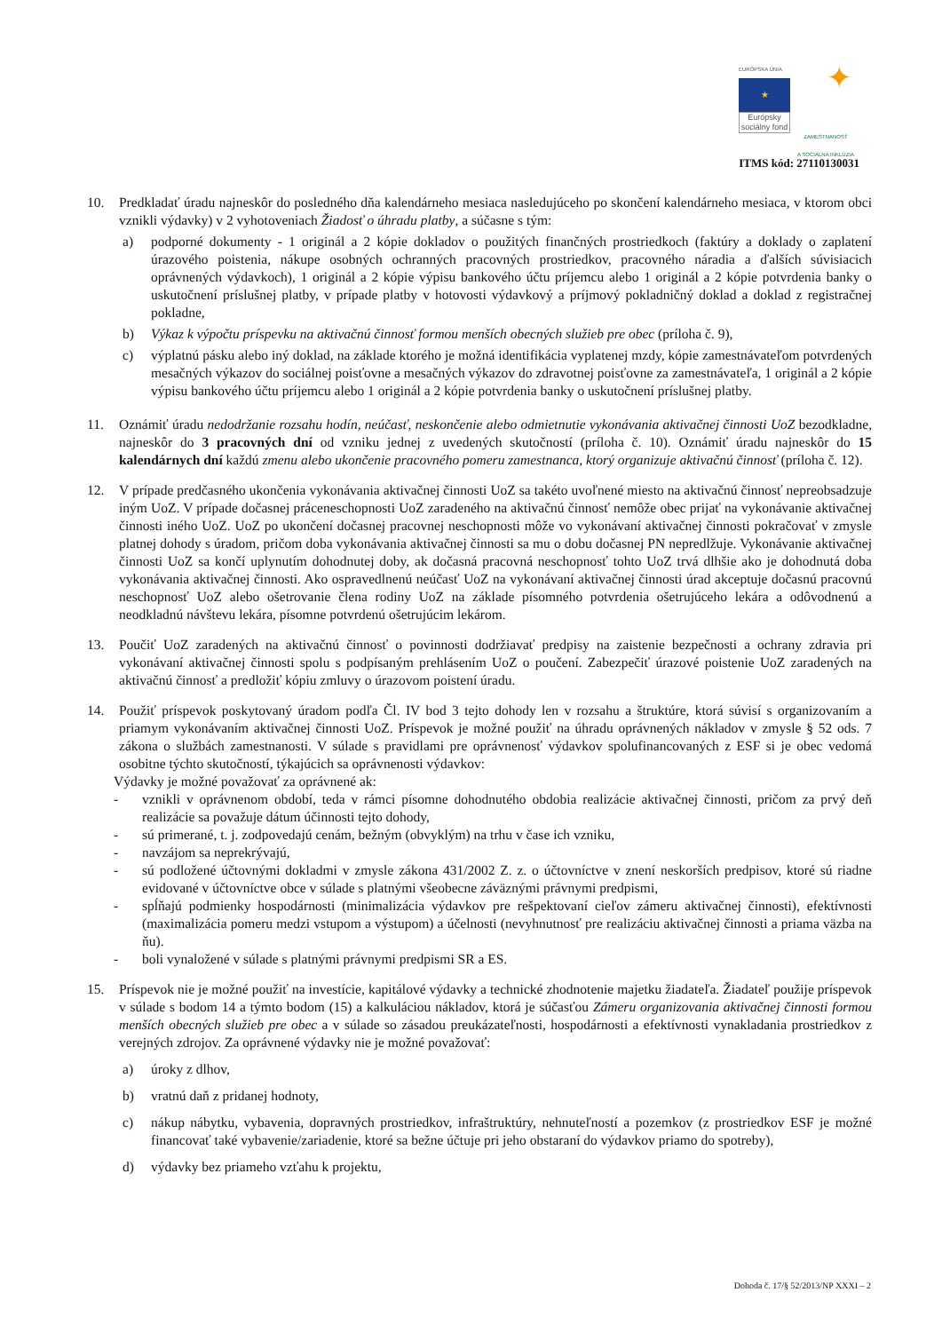EURÓPSKA ÚNIA
★
Európsky sociálny fond
✦
ZAMESTNANOSŤ
A SOCIÁLNA INKLÚZIA
ITMS kód: 27110130031
10. Predkladať úradu najneskôr do posledného dňa kalendárneho mesiaca nasledujúceho po skončení kalendárneho mesiaca, v ktorom obci vznikli výdavky) v 2 vyhotoveniach Žiadosť o úhradu platby, a súčasne s tým:
a) podporné dokumenty - 1 originál a 2 kópie dokladov o použitých finančných prostriedkoch (faktúry a doklady o zaplatení úrazového poistenia, nákupe osobných ochranných pracovných prostriedkov, pracovného náradia a ďalších súvisiacich oprávnených výdavkoch), 1 originál a 2 kópie výpisu bankového účtu príjemcu alebo 1 originál a 2 kópie potvrdenia banky o uskutočnení príslušnej platby, v prípade platby v hotovosti výdavkový a príjmový pokladničný doklad a doklad z registračnej pokladne,
b) Výkaz k výpočtu príspevku na aktivačnú činnosť formou menších obecných služieb pre obec (príloha č. 9),
c) výplatnú pásku alebo iný doklad, na základe ktorého je možná identifikácia vyplatenej mzdy, kópie zamestnávateľom potvrdených mesačných výkazov do sociálnej poisťovne a mesačných výkazov do zdravotnej poisťovne za zamestnávateľa, 1 originál a 2 kópie výpisu bankového účtu príjemcu alebo 1 originál a 2 kópie potvrdenia banky o uskutočnení príslušnej platby.
11. Oznámiť úradu nedodržanie rozsahu hodín, neúčasť, neskončenie alebo odmietnutie vykonávania aktivačnej činnosti UoZ bezodkladne, najneskôr do 3 pracovných dní od vzniku jednej z uvedených skutočností (príloha č. 10). Oznámiť úradu najneskôr do 15 kalendárnych dní každú zmenu alebo ukončenie pracovného pomeru zamestnanca, ktorý organizuje aktivačnú činnosť (príloha č. 12).
12. V prípade predčasného ukončenia vykonávania aktivačnej činnosti UoZ sa takéto uvoľnené miesto na aktivačnú činnosť nepreobsadzuje iným UoZ. V prípade dočasnej práceneschopnosti UoZ zaradeného na aktivačnú činnosť nemôže obec prijať na vykonávanie aktivačnej činnosti iného UoZ. UoZ po ukončení dočasnej pracovnej neschopnosti môže vo vykonávaní aktivačnej činnosti pokračovať v zmysle platnej dohody s úradom, pričom doba vykonávania aktivačnej činnosti sa mu o dobu dočasnej PN nepredlžuje. Vykonávanie aktivačnej činnosti UoZ sa končí uplynutím dohodnutej doby, ak dočasná pracovná neschopnosť tohto UoZ trvá dlhšie ako je dohodnutá doba vykonávania aktivačnej činnosti. Ako ospravedlnenú neúčasť UoZ na vykonávaní aktivačnej činnosti úrad akceptuje dočasnú pracovnú neschopnosť UoZ alebo ošetrovanie člena rodiny UoZ na základe písomného potvrdenia ošetrujúceho lekára a odôvodnenú a neodkladnú návštevu lekára, písomne potvrdenú ošetrujúcim lekárom.
13. Poučiť UoZ zaradených na aktivačnú činnosť o povinnosti dodržiavať predpisy na zaistenie bezpečnosti a ochrany zdravia pri vykonávaní aktivačnej činnosti spolu s podpísaným prehlásením UoZ o poučení. Zabezpečiť úrazové poistenie UoZ zaradených na aktivačnú činnosť a predložiť kópiu zmluvy o úrazovom poistení úradu.
14. Použiť príspevok poskytovaný úradom podľa Čl. IV bod 3 tejto dohody len v rozsahu a štruktúre, ktorá súvisí s organizovaním a priamym vykonávaním aktivačnej činnosti UoZ. Príspevok je možné použiť na úhradu oprávnených nákladov v zmysle § 52 ods. 7 zákona o službách zamestnanosti. V súlade s pravidlami pre oprávnenosť výdavkov spolufinancovaných z ESF si je obec vedomá osobitne týchto skutočností, týkajúcich sa oprávnenosti výdavkov:
Výdavky je možné považovať za oprávnené ak:
- vznikli v oprávnenom období, teda v rámci písomne dohodnutého obdobia realizácie aktivačnej činnosti, pričom za prvý deň realizácie sa považuje dátum účinnosti tejto dohody,
- sú primerané, t. j. zodpovedajú cenám, bežným (obvyklým) na trhu v čase ich vzniku,
- navzájom sa neprekrývajú,
- sú podložené účtovnými dokladmi v zmysle zákona 431/2002 Z. z. o účtovníctve v znení neskorších predpisov, ktoré sú riadne evidované v účtovníctve obce v súlade s platnými všeobecne záväznými právnymi predpismi,
- spĺňajú podmienky hospodárnosti (minimalizácia výdavkov pre rešpektovaní cieľov zámeru aktivačnej činnosti), efektívnosti (maximalizácia pomeru medzi vstupom a výstupom) a účelnosti (nevyhnutnosť pre realizáciu aktivačnej činnosti a priama väzba na ňu).
- boli vynaložené v súlade s platnými právnymi predpismi SR a ES.
15. Príspevok nie je možné použiť na investície, kapitálové výdavky a technické zhodnotenie majetku žiadateľa. Žiadateľ použije príspevok v súlade s bodom 14 a týmto bodom (15) a kalkuláciou nákladov, ktorá je súčasťou Zámeru organizovania aktivačnej činnosti formou menších obecných služieb pre obec a v súlade so zásadou preukázateľnosti, hospodárnosti a efektívnosti vynakladania prostriedkov z verejných zdrojov. Za oprávnené výdavky nie je možné považovať:
a) úroky z dlhov,
b) vratnú daň z pridanej hodnoty,
c) nákup nábytku, vybavenia, dopravných prostriedkov, infraštruktúry, nehnuteľností a pozemkov (z prostriedkov ESF je možné financovať také vybavenie/zariadenie, ktoré sa bežne účtuje pri jeho obstaraní do výdavkov priamo do spotreby),
d) výdavky bez priameho vzťahu k projektu,
Dohoda č. 17/§ 52/2013/NP XXXI – 2